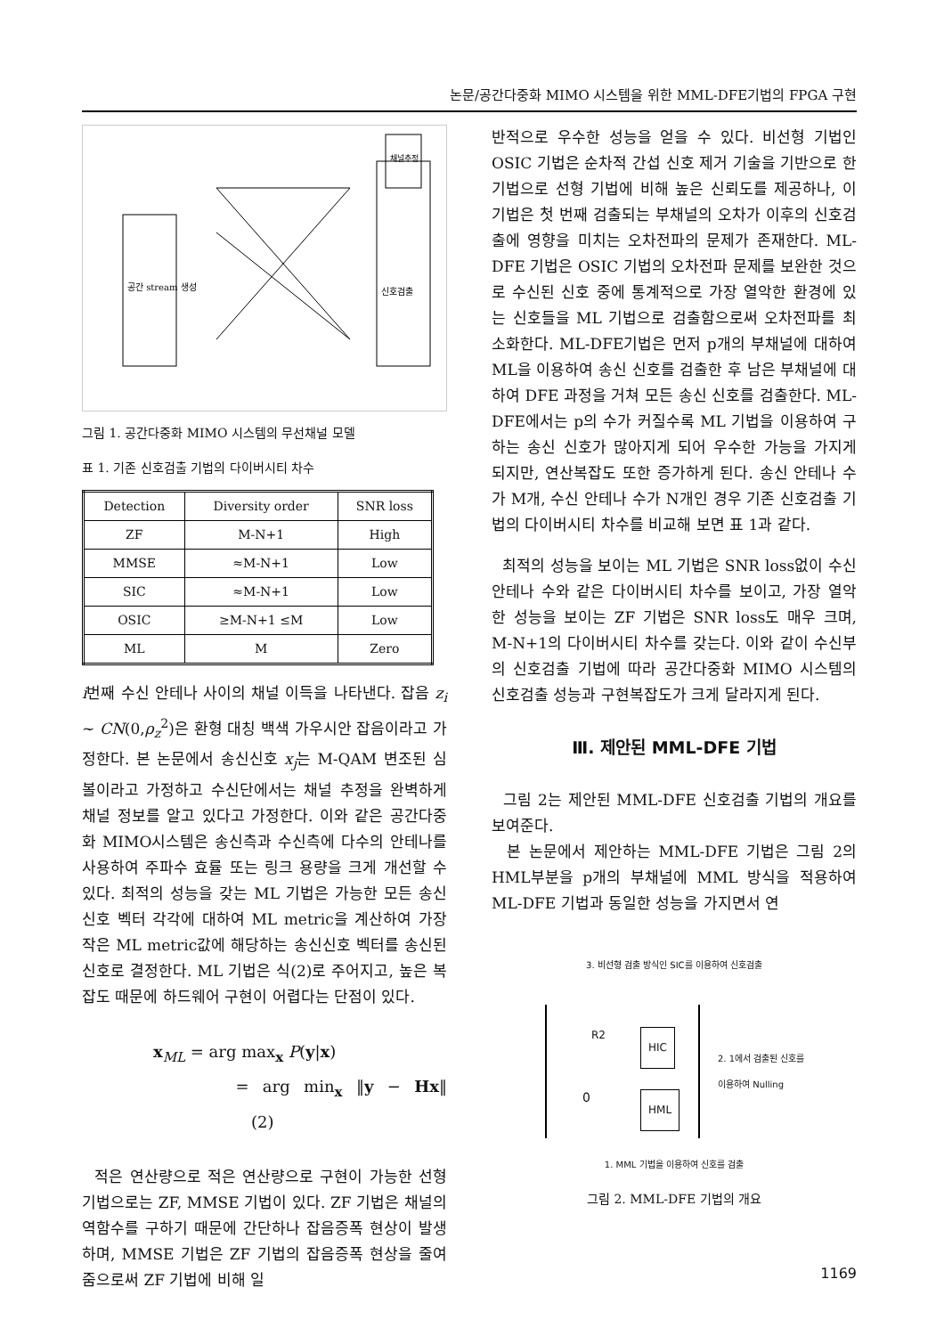논문/공간다중화 MIMO 시스템을 위한 MML-DFE기법의 FPGA 구현
공간 stream 생성
신호검출
채널추정
그림 1. 공간다중화 MIMO 시스템의 무선채널 모델
표 1. 기존 신호검출 기법의 다이버시티 차수
| Detection | Diversity order | SNR loss |
| --- | --- | --- |
| ZF | M-N+1 | High |
| MMSE | ≈M-N+1 | Low |
| SIC | ≈M-N+1 | Low |
| OSIC | ≥M-N+1 ≤M | Low |
| ML | M | Zero |
i번째 수신 안테나 사이의 채널 이득을 나타낸다. 잡음 z<sub>i</sub> ~ CN(0,ρ<sub>z</sub><sup>2</sup>)은 환형 대칭 백색 가우시안 잡음이라고 가정한다. 본 논문에서 송신신호 x<sub>j</sub>는 M-QAM 변조된 심볼이라고 가정하고 수신단에서는 채널 추정을 완벽하게 채널 정보를 알고 있다고 가정한다. 이와 같은 공간다중화 MIMO시스템은 송신측과 수신측에 다수의 안테나를 사용하여 주파수 효률 또는 링크 용량을 크게 개선할 수 있다. 최적의 성능을 갖는 ML 기법은 가능한 모든 송신신호 벡터 각각에 대하여 ML metric을 계산하여 가장 작은 ML metric값에 해당하는 송신신호 벡터를 송신된 신호로 결정한다. ML 기법은 식(2)로 주어지고, 높은 복잡도 때문에 하드웨어 구현이 어렵다는 단점이 있다.
x<sub>ML</sub> = arg max<sub>x</sub> P(y|x)
= arg min<sub>x</sub> ‖y − Hx‖ (2)
적은 연산량으로 적은 연산량으로 구현이 가능한 선형 기법으로는 ZF, MMSE 기법이 있다. ZF 기법은 채널의 역함수를 구하기 때문에 간단하나 잡음증폭 현상이 발생하며, MMSE 기법은 ZF 기법의 잡음증폭 현상을 줄여줌으로써 ZF 기법에 비해 일
반적으로 우수한 성능을 얻을 수 있다. 비선형 기법인 OSIC 기법은 순차적 간섭 신호 제거 기술을 기반으로 한 기법으로 선형 기법에 비해 높은 신뢰도를 제공하나, 이 기법은 첫 번째 검출되는 부채널의 오차가 이후의 신호검출에 영향을 미치는 오차전파의 문제가 존재한다. ML-DFE 기법은 OSIC 기법의 오차전파 문제를 보완한 것으로 수신된 신호 중에 통계적으로 가장 열악한 환경에 있는 신호들을 ML 기법으로 검출함으로써 오차전파를 최소화한다. ML-DFE기법은 먼저 p개의 부채널에 대하여 ML을 이용하여 송신 신호를 검출한 후 남은 부채널에 대하여 DFE 과정을 거쳐 모든 송신 신호를 검출한다. ML-DFE에서는 p의 수가 커질수록 ML 기법을 이용하여 구하는 송신 신호가 많아지게 되어 우수한 가능을 가지게 되지만, 연산복잡도 또한 증가하게 된다. 송신 안테나 수가 M개, 수신 안테나 수가 N개인 경우 기존 신호검출 기법의 다이버시티 차수를 비교해 보면 표 1과 같다.
최적의 성능을 보이는 ML 기법은 SNR loss없이 수신 안테나 수와 같은 다이버시티 차수를 보이고, 가장 열악한 성능을 보이는 ZF 기법은 SNR loss도 매우 크며, M-N+1의 다이버시티 차수를 갖는다. 이와 같이 수신부의 신호검출 기법에 따라 공간다중화 MIMO 시스템의 신호검출 성능과 구현복잡도가 크게 달라지게 된다.
Ⅲ. 제안된 MML-DFE 기법
그림 2는 제안된 MML-DFE 신호검출 기법의 개요를 보여준다.
본 논문에서 제안하는 MML-DFE 기법은 그림 2의 HML부분을 p개의 부채널에 MML 방식을 적용하여 ML-DFE 기법과 동일한 성능을 가지면서 연
3. 비선형 검출 방식인 SIC를 이용하여 신호검출
R2 HIC
0 HML
2. 1에서 검출된 신호를
이용하여 Nulling
1. MML 기법을 이용하여 신호를 검출
그림 2. MML-DFE 기법의 개요
1169